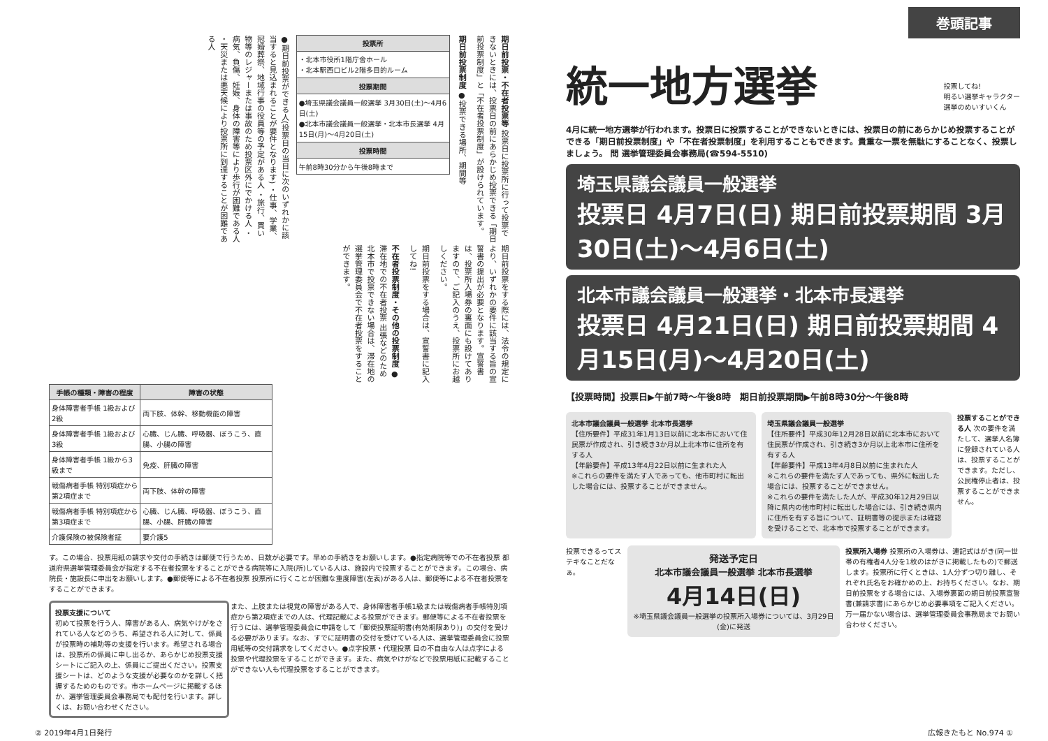期日前投票・不在者投票等 投票日に投票所に行って投票できないときには、投票日の前にあらかじめ投票できる「期日前投票制度」と「不在者投票制度」が設けられています。
期日前投票制度 ●投票できる場所、期間等
| 投票所 |
| --- |
| ・北本市役所1階庁舎ホール ・北本駅西口ビル2階多目的ルーム |
| 投票期間 |
| ●埼玉県議会議員一般選挙 3月30日(土)～4月6日(土) ●北本市議会議員一般選挙・北本市長選挙 4月15日(月)～4月20日(土) |
| 投票時間 |
| 午前8時30分から午後8時まで |
●期日前投票ができる人(投票日の当日に次のいずれかに該当すると見込まれることが要件となります) ・仕事、学業、冠婚葬祭、地域行事の役員等の予定がある人 ・旅行、買い物等のレジャーまたは事故のため投票区外にでかける人 ・病気、負傷、妊娠、身体の障害等により歩行が困難である人 ・天災または悪天候により投票所に到達することが困難である人
期日前投票をする際には、法令の規定により、いずれかの要件に該当する旨の宣誓書の提出が必要となります。宣誓書は、投票所入場券の裏面にも設けてありますので、ご記入のうえ、投票所にお越しください。
期日前投票をする場合は、宣誓書に記入してね!
不在者投票制度・その他の投票制度 ●滞在地での不在者投票 出張などのため北本市で投票できない場合は、滞在地の選挙管理委員会で不在者投票をすることができます。
| 手帳の種類・障害の程度 | 障害の状態 |
| --- | --- |
| 身体障害者手帳 1級および2級 | 両下肢、体幹、移動機能の障害 |
| 身体障害者手帳 1級および3級 | 心臓、じん臓、呼吸器、ぼうこう、直腸、小腸の障害 |
| 身体障害者手帳 1級から3級まで | 免疫、肝臓の障害 |
| 戦傷病者手帳 特別項症から第2項症まで | 両下肢、体幹の障害 |
| 戦傷病者手帳 特別項症から第3項症まで | 心臓、じん臓、呼吸器、ぼうこう、直腸、小腸、肝臓の障害 |
| 介護保険の被保険者証 | 要介護5 |
す。この場合、投票用紙の請求や交付の手続きは郵便で行うため、日数が必要です。早めの手続きをお願いします。●指定病院等での不在者投票 都道府県選挙管理委員会が指定する不在者投票をすることができる病院等に入院(所)している人は、施設内で投票することができます。この場合、病院長・施設長に申出をお願いします。●郵便等による不在者投票 投票所に行くことが困難な重度障害(左表)がある人は、郵便等による不在者投票をすることができます。
投票支援について
初めて投票を行う人、障害がある人、病気やけがをされている人などのうち、希望される人に対して、係員が投票時の補助等の支援を行います。希望される場合は、投票所の係員に申し出るか、あらかじめ投票支援シートにご記入の上、係員にご提出ください。投票支援シートは、どのような支援が必要なのかを詳しく把握するためのものです。市ホームページに掲載するほか、選挙管理委員会事務局でも配付を行います。詳しくは、お問い合わせください。
また、上肢または視覚の障害がある人で、身体障害者手帳1級または戦傷病者手帳特別項症から第2項症までの人は、代理記載による投票ができます。郵便等による不在者投票を行うには、選挙管理委員会に申請をして「郵便投票証明書(有効期限あり)」の交付を受ける必要があります。なお、すでに証明書の交付を受けている人は、選挙管理委員会に投票用紙等の交付請求をしてください。●点字投票・代理投票 目の不自由な人は点字による投票や代理投票をすることができます。また、病気やけがなどで投票用紙に記載することができない人も代理投票をすることができます。
巻頭記事
統一地方選挙
投票してね!
明るい選挙キャラクター
選挙のめいすいくん
4月に統一地方選挙が行われます。投票日に投票することができないときには、投票日の前にあらかじめ投票することができる「期日前投票制度」や「不在者投票制度」を利用することもできます。貴重な一票を無駄にすることなく、投票しましょう。 問 選挙管理委員会事務局(☎594-5510)
埼玉県議会議員一般選挙
投票日 4月7日(日) 期日前投票期間 3月30日(土)～4月6日(土)
北本市議会議員一般選挙・北本市長選挙
投票日 4月21日(日) 期日前投票期間 4月15日(月)～4月20日(土)
【投票時間】投票日▶午前7時～午後8時　期日前投票期間▶午前8時30分～午後8時
北本市議会議員一般選挙 北本市長選挙
【住所要件】平成31年1月13日以前に北本市において住民票が作成され、引き続き3か月以上北本市に住所を有する人
【年齢要件】平成13年4月22日以前に生まれた人
※これらの要件を満たす人であっても、他市町村に転出した場合には、投票することができません。
埼玉県議会議員一般選挙
【住所要件】平成30年12月28日以前に北本市において住民票が作成され、引き続き3か月以上北本市に住所を有する人
【年齢要件】平成13年4月8日以前に生まれた人
※これらの要件を満たす人であっても、県外に転出した場合には、投票することができません。
※これらの要件を満たした人が、平成30年12月29日以降に県内の他市町村に転出した場合には、引き続き県内に住所を有する旨について、証明書等の提示または確認を受けることで、北本市で投票することができます。
投票することができる人 次の要件を満たして、選挙人名簿に登録されている人は、投票することができます。ただし、公民権停止者は、投票することができません。
投票できるってステキなことだなぁ。
発送予定日
北本市議会議員一般選挙 北本市長選挙
4月14日(日)
※埼玉県議会議員一般選挙の投票所入場券については、3月29日(金)に発送
投票所入場券 投票所の入場券は、連記式はがき(同一世帯の有権者4人分を1枚のはがきに掲載したもの)で郵送します。投票所に行くときは、1人分ずつ切り離し、それぞれ氏名をお確かめの上、お持ちください。なお、期日前投票をする場合には、入場券裏面の期日前投票宣誓書(兼請求書)にあらかじめ必要事項をご記入ください。万一届かない場合は、選挙管理委員会事務局までお問い合わせください。
② 2019年4月1日発行 広報きたもと No.974 ①